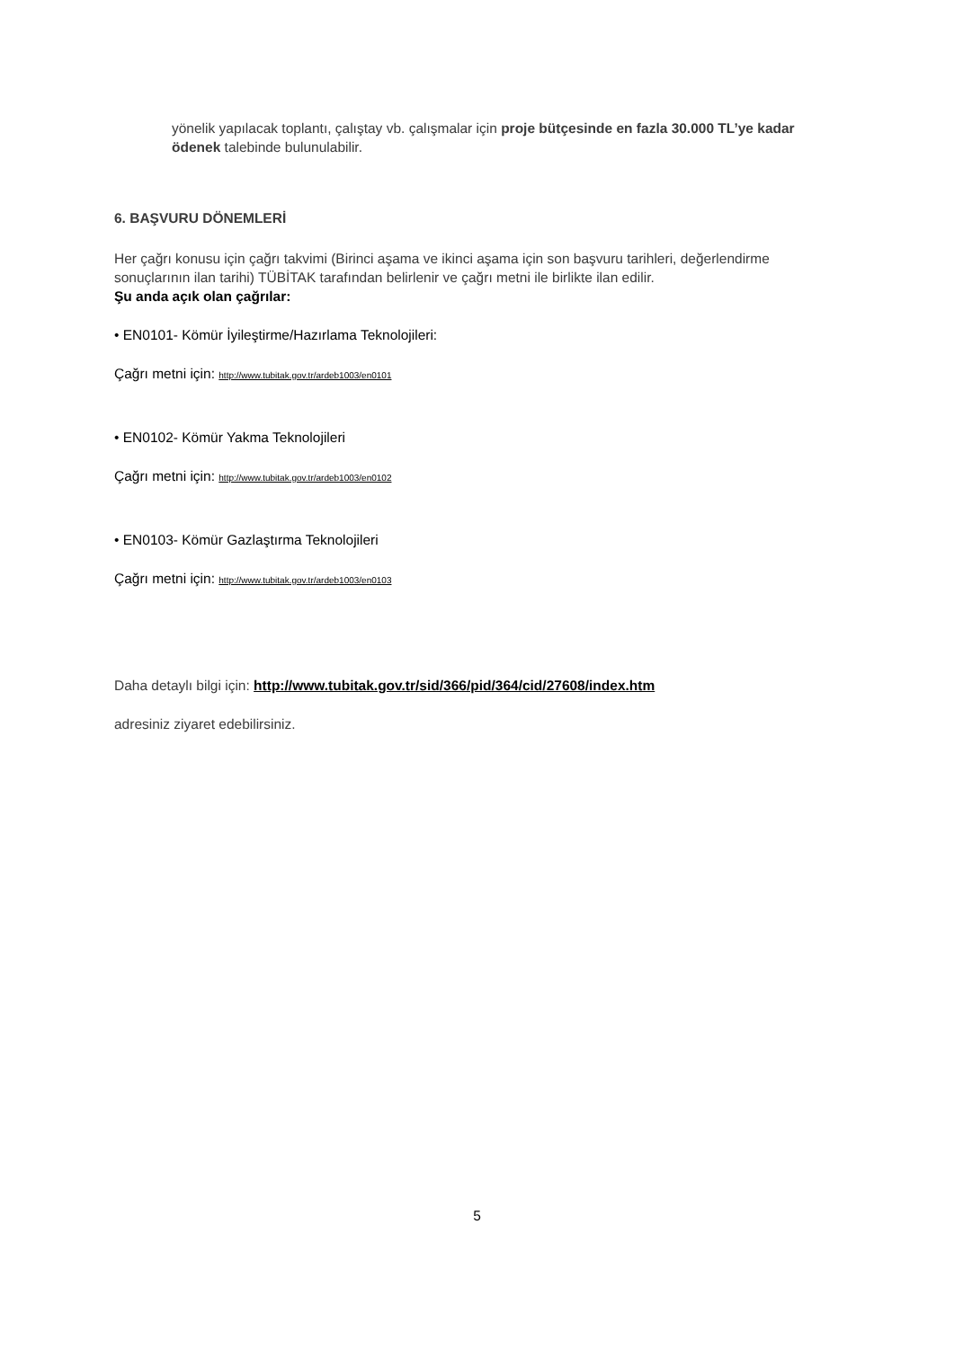yönelik yapılacak toplantı, çalıştay vb. çalışmalar için proje bütçesinde en fazla 30.000 TL’ye kadar ödenek talebinde bulunulabilir.
6. BAŞVURU DÖNEMLERİ
Her çağrı konusu için çağrı takvimi (Birinci aşama ve ikinci aşama için son başvuru tarihleri, değerlendirme sonuçlarının ilan tarihi) TÜBİTAK tarafından belirlenir ve çağrı metni ile birlikte ilan edilir.
Şu anda açık olan çağrılar:
• EN0101- Kömür İyileştirme/Hazırlama Teknolojileri:
Çağrı metni için: http://www.tubitak.gov.tr/ardeb1003/en0101
• EN0102- Kömür Yakma Teknolojileri
Çağrı metni için: http://www.tubitak.gov.tr/ardeb1003/en0102
• EN0103- Kömür Gazlaştırma Teknolojileri
Çağrı metni için: http://www.tubitak.gov.tr/ardeb1003/en0103
Daha detaylı bilgi için: http://www.tubitak.gov.tr/sid/366/pid/364/cid/27608/index.htm
adresiniz ziyaret edebilirsiniz.
5